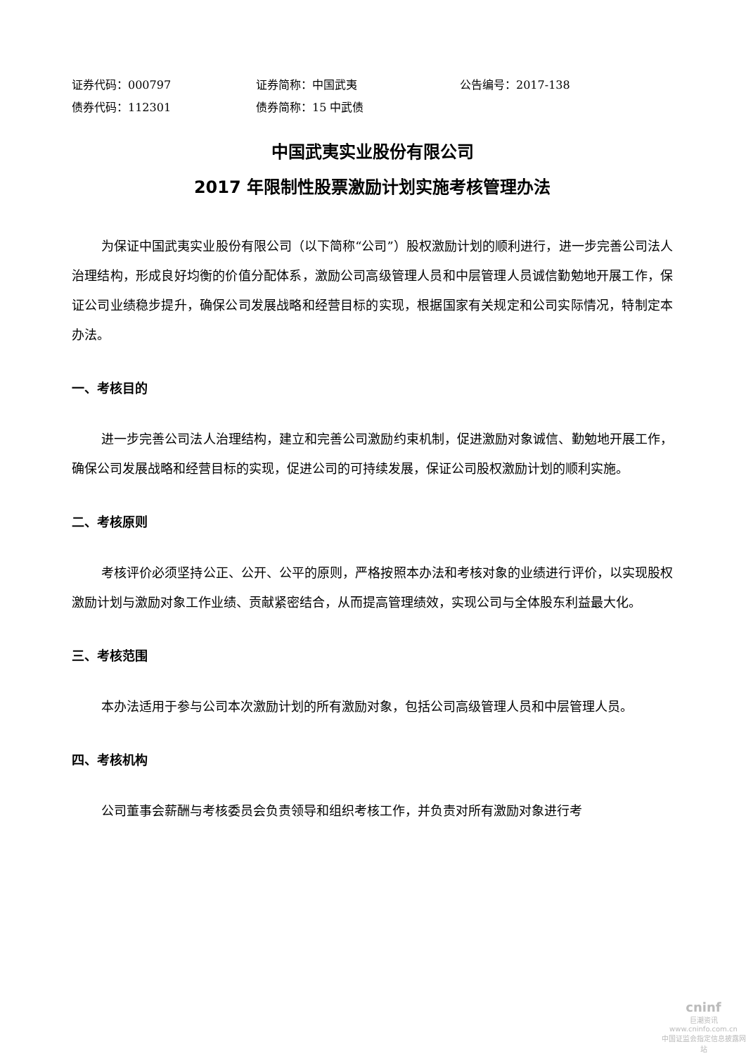证券代码：000797 证券简称：中国武夷 公告编号：2017-138
债券代码：112301 债券简称：15 中武债
中国武夷实业股份有限公司
2017 年限制性股票激励计划实施考核管理办法
为保证中国武夷实业股份有限公司（以下简称“公司”）股权激励计划的顺利进行，进一步完善公司法人治理结构，形成良好均衡的价值分配体系，激励公司高级管理人员和中层管理人员诚信勤勉地开展工作，保证公司业绩稳步提升，确保公司发展战略和经营目标的实现，根据国家有关规定和公司实际情况，特制定本办法。
一、考核目的
进一步完善公司法人治理结构，建立和完善公司激励约束机制，促进激励对象诚信、勤勉地开展工作，确保公司发展战略和经营目标的实现，促进公司的可持续发展，保证公司股权激励计划的顺利实施。
二、考核原则
考核评价必须坚持公正、公开、公平的原则，严格按照本办法和考核对象的业绩进行评价，以实现股权激励计划与激励对象工作业绩、贡献紧密结合，从而提高管理绩效，实现公司与全体股东利益最大化。
三、考核范围
本办法适用于参与公司本次激励计划的所有激励对象，包括公司高级管理人员和中层管理人员。
四、考核机构
公司董事会薪酬与考核委员会负责领导和组织考核工作，并负责对所有激励对象进行考
cninf
巨潮资讯
www.cninfo.com.cn
中国证监会指定信息披露网站